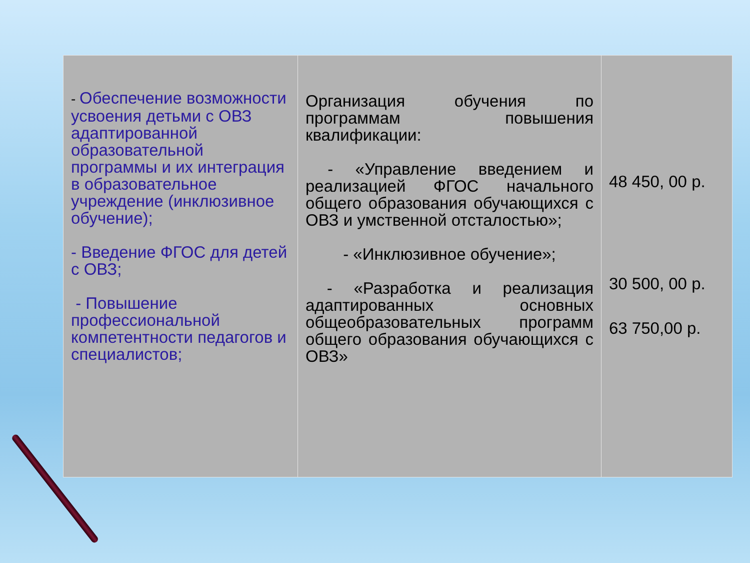| - Обеспечение возможности усвоения детьми с ОВЗ адаптированной образовательной программы и их интеграция в образовательное учреждение (инклюзивное обучение); - Введение ФГОС для детей с ОВЗ; - Повышение профессиональной компетентности педагогов и специалистов; | Организация обучения по программам повышения квалификации: - «Управление введением и реализацией ФГОС начального общего образования обучающихся с ОВЗ и умственной отсталостью»; - «Инклюзивное обучение»; - «Разработка и реализация адаптированных основных общеобразовательных программ общего образования обучающихся с ОВЗ» | 48 450, 00 р. 30 500, 00 р. 63 750,00 р. |